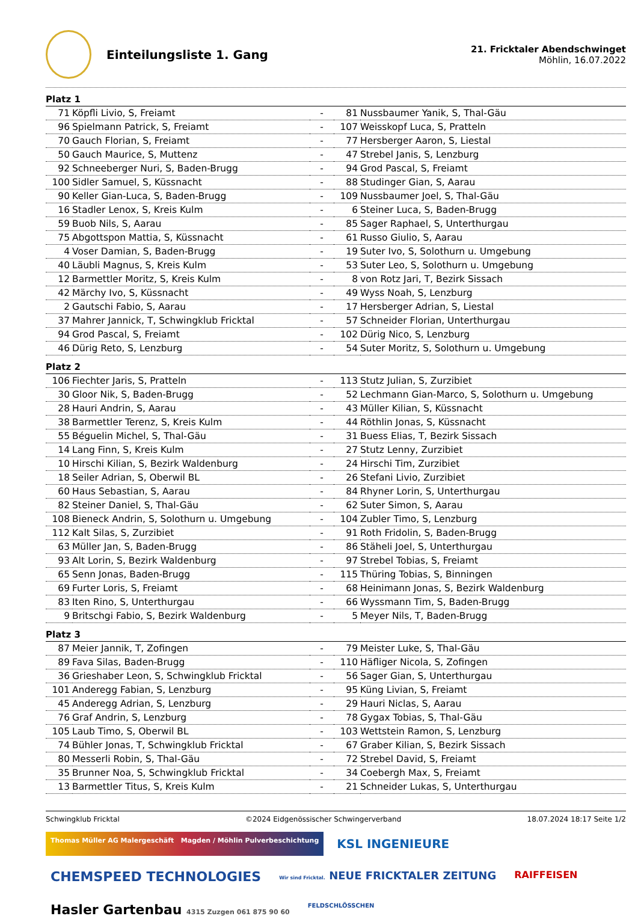Einteilungsliste 1. Gang
21. Fricktaler Abendschwinget
Möhlin, 16.07.2022
Platz 1
| 71 | Köpfli Livio, S, Freiamt | - | 81 | Nussbaumer Yanik, S, Thal-Gäu |
| 96 | Spielmann Patrick, S, Freiamt | - | 107 | Weisskopf Luca, S, Pratteln |
| 70 | Gauch Florian, S, Freiamt | - | 77 | Hersberger Aaron, S, Liestal |
| 50 | Gauch Maurice, S, Muttenz | - | 47 | Strebel Janis, S, Lenzburg |
| 92 | Schneeberger Nuri, S, Baden-Brugg | - | 94 | Grod Pascal, S, Freiamt |
| 100 | Sidler Samuel, S, Küssnacht | - | 88 | Studinger Gian, S, Aarau |
| 90 | Keller Gian-Luca, S, Baden-Brugg | - | 109 | Nussbaumer Joel, S, Thal-Gäu |
| 16 | Stadler Lenox, S, Kreis Kulm | - | 6 | Steiner Luca, S, Baden-Brugg |
| 59 | Buob Nils, S, Aarau | - | 85 | Sager Raphael, S, Unterthurgau |
| 75 | Abgottspon Mattia, S, Küssnacht | - | 61 | Russo Giulio, S, Aarau |
| 4 | Voser Damian, S, Baden-Brugg | - | 19 | Suter Ivo, S, Solothurn u. Umgebung |
| 40 | Läubli Magnus, S, Kreis Kulm | - | 53 | Suter Leo, S, Solothurn u. Umgebung |
| 12 | Barmettler Moritz, S, Kreis Kulm | - | 8 | von Rotz Jari, T, Bezirk Sissach |
| 42 | Märchy Ivo, S, Küssnacht | - | 49 | Wyss Noah, S, Lenzburg |
| 2 | Gautschi Fabio, S, Aarau | - | 17 | Hersberger Adrian, S, Liestal |
| 37 | Mahrer Jannick, T, Schwingklub Fricktal | - | 57 | Schneider Florian, Unterthurgau |
| 94 | Grod Pascal, S, Freiamt | - | 102 | Dürig Nico, S, Lenzburg |
| 46 | Dürig Reto, S, Lenzburg | - | 54 | Suter Moritz, S, Solothurn u. Umgebung |
Platz 2
| 106 | Fiechter Jaris, S, Pratteln | - | 113 | Stutz Julian, S, Zurzibiet |
| 30 | Gloor Nik, S, Baden-Brugg | - | 52 | Lechmann Gian-Marco, S, Solothurn u. Umgebung |
| 28 | Hauri Andrin, S, Aarau | - | 43 | Müller Kilian, S, Küssnacht |
| 38 | Barmettler Terenz, S, Kreis Kulm | - | 44 | Röthlin Jonas, S, Küssnacht |
| 55 | Béguelin Michel, S, Thal-Gäu | - | 31 | Buess Elias, T, Bezirk Sissach |
| 14 | Lang Finn, S, Kreis Kulm | - | 27 | Stutz Lenny, Zurzibiet |
| 10 | Hirschi Kilian, S, Bezirk Waldenburg | - | 24 | Hirschi Tim, Zurzibiet |
| 18 | Seiler Adrian, S, Oberwil BL | - | 26 | Stefani Livio, Zurzibiet |
| 60 | Haus Sebastian, S, Aarau | - | 84 | Rhyner Lorin, S, Unterthurgau |
| 82 | Steiner Daniel, S, Thal-Gäu | - | 62 | Suter Simon, S, Aarau |
| 108 | Bieneck Andrin, S, Solothurn u. Umgebung | - | 104 | Zubler Timo, S, Lenzburg |
| 112 | Kalt Silas, S, Zurzibiet | - | 91 | Roth Fridolin, S, Baden-Brugg |
| 63 | Müller Jan, S, Baden-Brugg | - | 86 | Stäheli Joel, S, Unterthurgau |
| 93 | Alt Lorin, S, Bezirk Waldenburg | - | 97 | Strebel Tobias, S, Freiamt |
| 65 | Senn Jonas, Baden-Brugg | - | 115 | Thüring Tobias, S, Binningen |
| 69 | Furter Loris, S, Freiamt | - | 68 | Heinimann Jonas, S, Bezirk Waldenburg |
| 83 | Iten Rino, S, Unterthurgau | - | 66 | Wyssmann Tim, S, Baden-Brugg |
| 9 | Britschgi Fabio, S, Bezirk Waldenburg | - | 5 | Meyer Nils, T, Baden-Brugg |
Platz 3
| 87 | Meier Jannik, T, Zofingen | - | 79 | Meister Luke, S, Thal-Gäu |
| 89 | Fava Silas, Baden-Brugg | - | 110 | Häfliger Nicola, S, Zofingen |
| 36 | Grieshaber Leon, S, Schwingklub Fricktal | - | 56 | Sager Gian, S, Unterthurgau |
| 101 | Anderegg Fabian, S, Lenzburg | - | 95 | Küng Livian, S, Freiamt |
| 45 | Anderegg Adrian, S, Lenzburg | - | 29 | Hauri Niclas, S, Aarau |
| 76 | Graf Andrin, S, Lenzburg | - | 78 | Gygax Tobias, S, Thal-Gäu |
| 105 | Laub Timo, S, Oberwil BL | - | 103 | Wettstein Ramon, S, Lenzburg |
| 74 | Bühler Jonas, T, Schwingklub Fricktal | - | 67 | Graber Kilian, S, Bezirk Sissach |
| 80 | Messerli Robin, S, Thal-Gäu | - | 72 | Strebel David, S, Freiamt |
| 35 | Brunner Noa, S, Schwingklub Fricktal | - | 34 | Coebergh Max, S, Freiamt |
| 13 | Barmettler Titus, S, Kreis Kulm | - | 21 | Schneider Lukas, S, Unterthurgau |
Schwingklub Fricktal ©2024 Eidgenössischer Schwingerverband 18.07.2024 18:17 Seite 1/2
Thomas Müller AG Malergeschäft Magden / Möhlin Pulverbeschichtung
KSL INGENIEURE
CHEMSPEED TECHNOLOGIES
Wir sind Fricktal. NEUE FRICKTALER ZEITUNG
RAIFFEISEN
Hasler Gartenbau 4315 Zuzgen 061 875 90 60
FELDSCHLÖSSCHEN